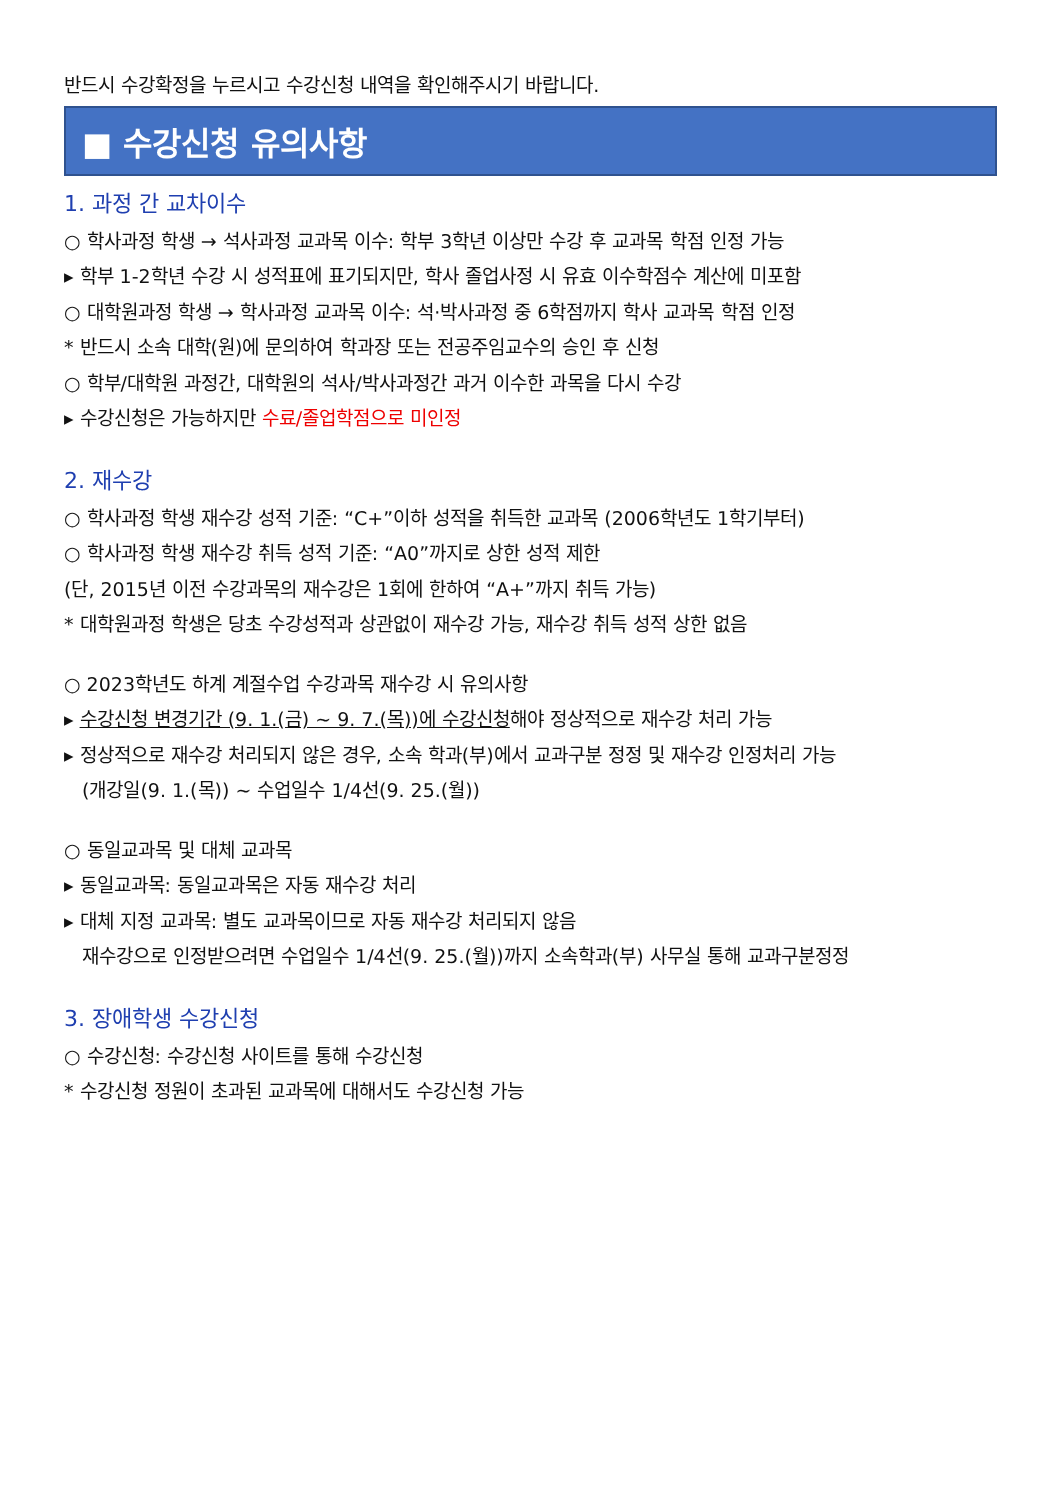반드시 수강확정을 누르시고 수강신청 내역을 확인해주시기 바랍니다.
■ 수강신청 유의사항
1. 과정 간 교차이수
○ 학사과정 학생 → 석사과정 교과목 이수: 학부 3학년 이상만 수강 후 교과목 학점 인정 가능
▸ 학부 1-2학년 수강 시 성적표에 표기되지만, 학사 졸업사정 시 유효 이수학점수 계산에 미포함
○ 대학원과정 학생 → 학사과정 교과목 이수: 석·박사과정 중 6학점까지 학사 교과목 학점 인정
* 반드시 소속 대학(원)에 문의하여 학과장 또는 전공주임교수의 승인 후 신청
○ 학부/대학원 과정간, 대학원의 석사/박사과정간 과거 이수한 과목을 다시 수강
▸ 수강신청은 가능하지만 수료/졸업학점으로 미인정
2. 재수강
○ 학사과정 학생 재수강 성적 기준: “C+”이하 성적을 취득한 교과목 (2006학년도 1학기부터)
○ 학사과정 학생 재수강 취득 성적 기준: “A0”까지로 상한 성적 제한
(단, 2015년 이전 수강과목의 재수강은 1회에 한하여 “A+”까지 취득 가능)
* 대학원과정 학생은 당초 수강성적과 상관없이 재수강 가능, 재수강 취득 성적 상한 없음
○ 2023학년도 하계 계절수업 수강과목 재수강 시 유의사항
▸ 수강신청 변경기간 (9. 1.(금) ~ 9. 7.(목))에 수강신청해야 정상적으로 재수강 처리 가능
▸ 정상적으로 재수강 처리되지 않은 경우, 소속 학과(부)에서 교과구분 정정 및 재수강 인정처리 가능
(개강일(9. 1.(목)) ~ 수업일수 1/4선(9. 25.(월))
○ 동일교과목 및 대체 교과목
▸ 동일교과목: 동일교과목은 자동 재수강 처리
▸ 대체 지정 교과목: 별도 교과목이므로 자동 재수강 처리되지 않음
재수강으로 인정받으려면 수업일수 1/4선(9. 25.(월))까지 소속학과(부) 사무실 통해 교과구분정정
3. 장애학생 수강신청
○ 수강신청: 수강신청 사이트를 통해 수강신청
* 수강신청 정원이 초과된 교과목에 대해서도 수강신청 가능